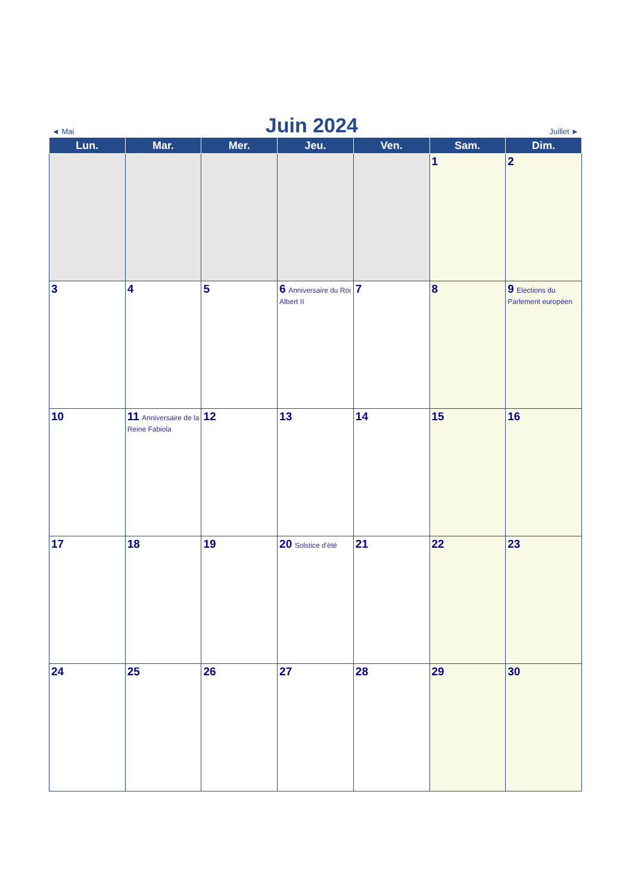◄ Mai
Juin 2024
Juillet ►
| Lun. | Mar. | Mer. | Jeu. | Ven. | Sam. | Dim. |
| --- | --- | --- | --- | --- | --- | --- |
| | | | | | 1 | 2 |
| 3 | 4 | 5 | 6 Anniversaire du Roi Albert II | 7 | 8 | 9 Elections du Parlement européen |
| 10 | 11 Anniversaire de la Reine Fabiola | 12 | 13 | 14 | 15 | 16 |
| 17 | 18 | 19 | 20 Solstice d'été | 21 | 22 | 23 |
| 24 | 25 | 26 | 27 | 28 | 29 | 30 |